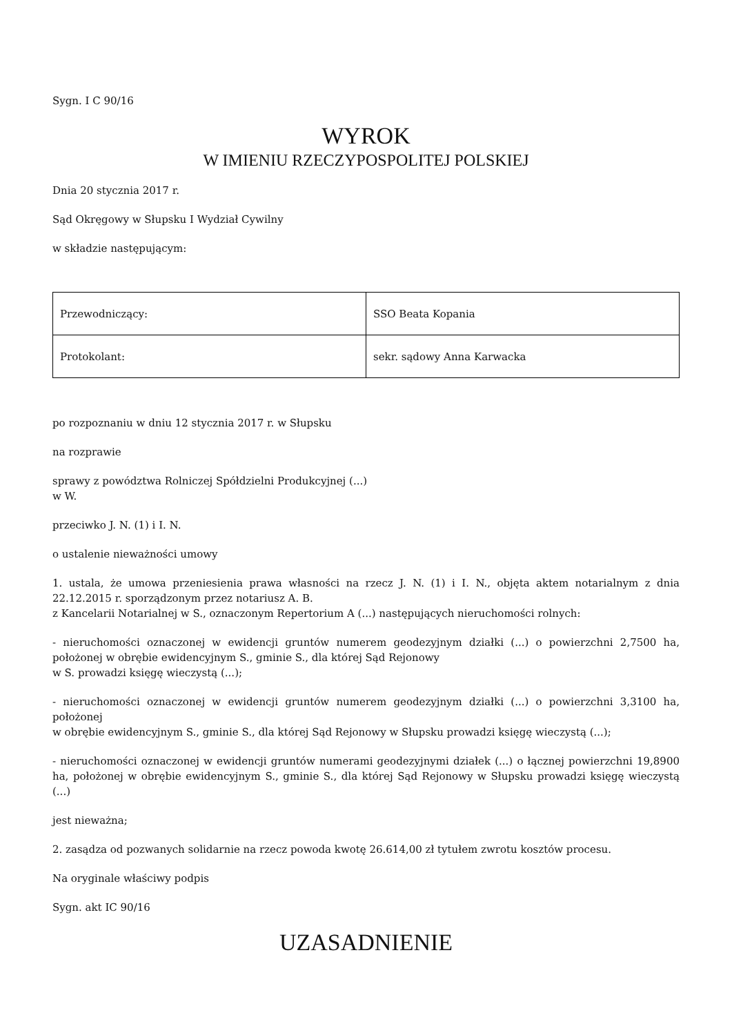Sygn. I C 90/16
WYROK
W IMIENIU RZECZYPOSPOLITEJ POLSKIEJ
Dnia 20 stycznia 2017 r.
Sąd Okręgowy w Słupsku I Wydział Cywilny
w składzie następującym:
| Przewodniczący: | SSO Beata Kopania |
| Protokolant: | sekr. sądowy Anna Karwacka |
po rozpoznaniu w dniu 12 stycznia 2017 r. w Słupsku
na rozprawie
sprawy z powództwa Rolniczej Spółdzielni Produkcyjnej (...)
w W.
przeciwko J. N. (1) i I. N.
o ustalenie nieważności umowy
1. ustala, że umowa przeniesienia prawa własności na rzecz J. N. (1) i I. N., objęta aktem notarialnym z dnia 22.12.2015 r. sporządzonym przez notariusz A. B.
z Kancelarii Notarialnej w S., oznaczonym Repertorium A (...) następujących nieruchomości rolnych:
- nieruchomości oznaczonej w ewidencji gruntów numerem geodezyjnym działki (...) o powierzchni 2,7500 ha, położonej w obrębie ewidencyjnym S., gminie S., dla której Sąd Rejonowy
w S. prowadzi księgę wieczystą (...);
- nieruchomości oznaczonej w ewidencji gruntów numerem geodezyjnym działki (...) o powierzchni 3,3100 ha, położonej
w obrębie ewidencyjnym S., gminie S., dla której Sąd Rejonowy w Słupsku prowadzi księgę wieczystą (...);
- nieruchomości oznaczonej w ewidencji gruntów numerami geodezyjnymi działek (...) o łącznej powierzchni 19,8900 ha, położonej w obrębie ewidencyjnym S., gminie S., dla której Sąd Rejonowy w Słupsku prowadzi księgę wieczystą (...)
jest nieważna;
2. zasądza od pozwanych solidarnie na rzecz powoda kwotę 26.614,00 zł tytułem zwrotu kosztów procesu.
Na oryginale właściwy podpis
Sygn. akt IC 90/16
UZASADNIENIE